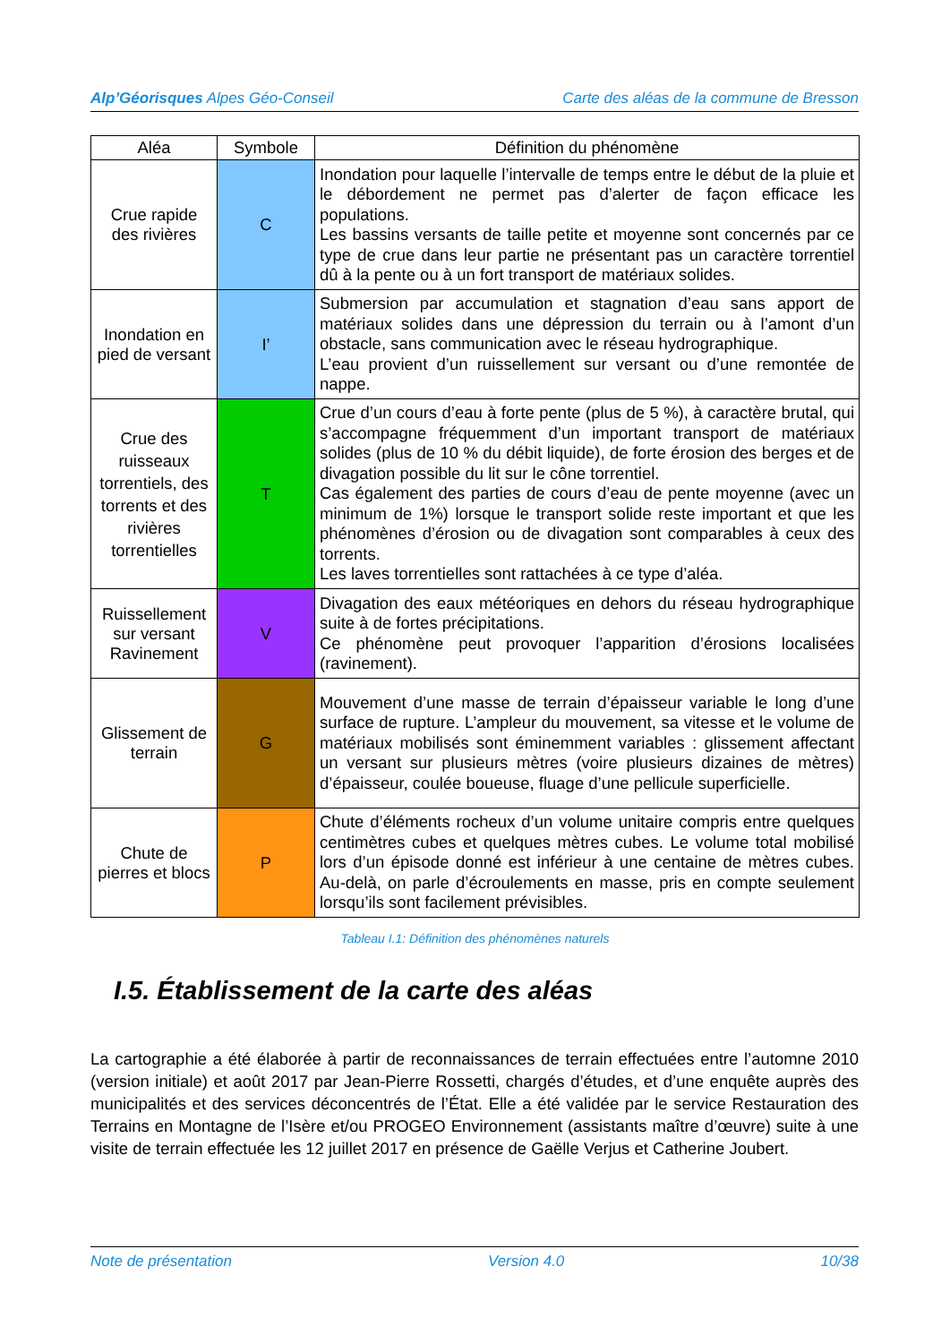Alp’Géorisques Alpes Géo-Conseil Carte des aléas de la commune de Bresson
| Aléa | Symbole | Définition du phénomène |
| --- | --- | --- |
| Crue rapide des rivières | C | Inondation pour laquelle l’intervalle de temps entre le début de la pluie et le débordement ne permet pas d’alerter de façon efficace les populations. Les bassins versants de taille petite et moyenne sont concernés par ce type de crue dans leur partie ne présentant pas un caractère torrentiel dû à la pente ou à un fort transport de matériaux solides. |
| Inondation en pied de versant | I’ | Submersion par accumulation et stagnation d’eau sans apport de matériaux solides dans une dépression du terrain ou à l’amont d’un obstacle, sans communication avec le réseau hydrographique. L’eau provient d’un ruissellement sur versant ou d’une remontée de nappe. |
| Crue des ruisseaux torrentiels, des torrents et des rivières torrentielles | T | Crue d’un cours d’eau à forte pente (plus de 5 %), à caractère brutal, qui s’accompagne fréquemment d’un important transport de matériaux solides (plus de 10 % du débit liquide), de forte érosion des berges et de divagation possible du lit sur le cône torrentiel. Cas également des parties de cours d’eau de pente moyenne (avec un minimum de 1%) lorsque le transport solide reste important et que les phénomènes d’érosion ou de divagation sont comparables à ceux des torrents. Les laves torrentielles sont rattachées à ce type d’aléa. |
| Ruissellement sur versant Ravinement | V | Divagation des eaux météoriques en dehors du réseau hydrographique suite à de fortes précipitations. Ce phénomène peut provoquer l’apparition d’érosions localisées (ravinement). |
| Glissement de terrain | G | Mouvement d’une masse de terrain d’épaisseur variable le long d’une surface de rupture. L’ampleur du mouvement, sa vitesse et le volume de matériaux mobilisés sont éminemment variables : glissement affectant un versant sur plusieurs mètres (voire plusieurs dizaines de mètres) d’épaisseur, coulée boueuse, fluage d’une pellicule superficielle. |
| Chute de pierres et blocs | P | Chute d’éléments rocheux d’un volume unitaire compris entre quelques centimètres cubes et quelques mètres cubes. Le volume total mobilisé lors d’un épisode donné est inférieur à une centaine de mètres cubes. Au-delà, on parle d’écroulements en masse, pris en compte seulement lorsqu’ils sont facilement prévisibles. |
Tableau I.1: Définition des phénomènes naturels
I.5. Établissement de la carte des aléas
La cartographie a été élaborée à partir de reconnaissances de terrain effectuées entre l’automne 2010 (version initiale) et août 2017 par Jean-Pierre Rossetti, chargés d’études, et d’une enquête auprès des municipalités et des services déconcentrés de l’État. Elle a été validée par le service Restauration des Terrains en Montagne de l’Isère et/ou PROGEO Environnement (assistants maître d’œuvre) suite à une visite de terrain effectuée les 12 juillet 2017 en présence de Gaëlle Verjus et Catherine Joubert.
Note de présentation Version 4.0 10/38